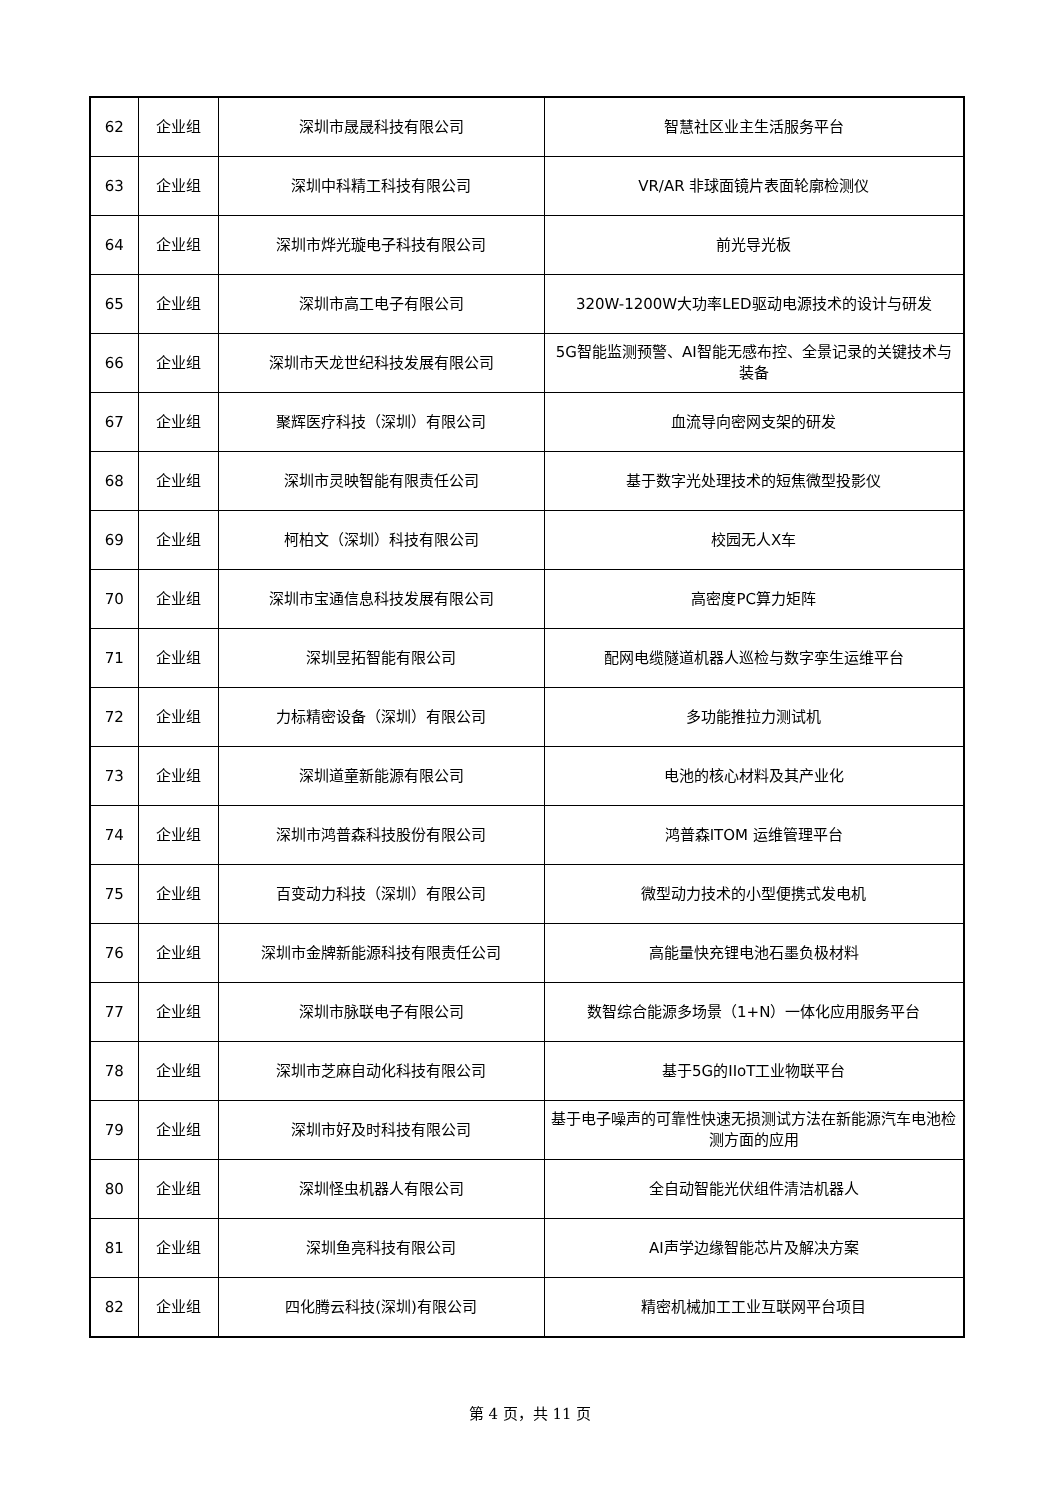| 62 | 企业组 | 深圳市晟晟科技有限公司 | 智慧社区业主生活服务平台 |
| 63 | 企业组 | 深圳中科精工科技有限公司 | VR/AR 非球面镜片表面轮廓检测仪 |
| 64 | 企业组 | 深圳市烨光璇电子科技有限公司 | 前光导光板 |
| 65 | 企业组 | 深圳市高工电子有限公司 | 320W-1200W大功率LED驱动电源技术的设计与研发 |
| 66 | 企业组 | 深圳市天龙世纪科技发展有限公司 | 5G智能监测预警、AI智能无感布控、全景记录的关键技术与装备 |
| 67 | 企业组 | 聚辉医疗科技（深圳）有限公司 | 血流导向密网支架的研发 |
| 68 | 企业组 | 深圳市灵映智能有限责任公司 | 基于数字光处理技术的短焦微型投影仪 |
| 69 | 企业组 | 柯柏文（深圳）科技有限公司 | 校园无人X车 |
| 70 | 企业组 | 深圳市宝通信息科技发展有限公司 | 高密度PC算力矩阵 |
| 71 | 企业组 | 深圳昱拓智能有限公司 | 配网电缆隧道机器人巡检与数字孪生运维平台 |
| 72 | 企业组 | 力标精密设备（深圳）有限公司 | 多功能推拉力测试机 |
| 73 | 企业组 | 深圳道童新能源有限公司 | 电池的核心材料及其产业化 |
| 74 | 企业组 | 深圳市鸿普森科技股份有限公司 | 鸿普森ITOM 运维管理平台 |
| 75 | 企业组 | 百变动力科技（深圳）有限公司 | 微型动力技术的小型便携式发电机 |
| 76 | 企业组 | 深圳市金牌新能源科技有限责任公司 | 高能量快充锂电池石墨负极材料 |
| 77 | 企业组 | 深圳市脉联电子有限公司 | 数智综合能源多场景（1+N）一体化应用服务平台 |
| 78 | 企业组 | 深圳市芝麻自动化科技有限公司 | 基于5G的IIoT工业物联平台 |
| 79 | 企业组 | 深圳市好及时科技有限公司 | 基于电子噪声的可靠性快速无损测试方法在新能源汽车电池检测方面的应用 |
| 80 | 企业组 | 深圳怪虫机器人有限公司 | 全自动智能光伏组件清洁机器人 |
| 81 | 企业组 | 深圳鱼亮科技有限公司 | AI声学边缘智能芯片及解决方案 |
| 82 | 企业组 | 四化腾云科技(深圳)有限公司 | 精密机械加工工业互联网平台项目 |
第 4 页，共 11 页